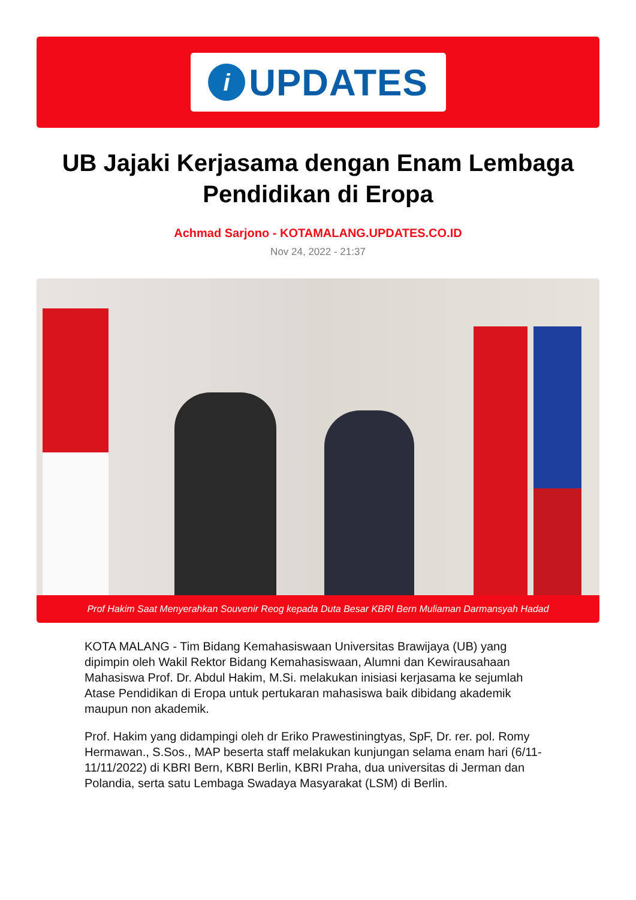i
UPDATES
UB Jajaki Kerjasama dengan Enam Lembaga Pendidikan di Eropa
Achmad Sarjono - KOTAMALANG.UPDATES.CO.ID
Nov 24, 2022 - 21:37
Prof Hakim Saat Menyerahkan Souvenir Reog kepada Duta Besar KBRI Bern Muliaman Darmansyah Hadad
KOTA MALANG - Tim Bidang Kemahasiswaan Universitas Brawijaya (UB) yang dipimpin oleh Wakil Rektor Bidang Kemahasiswaan, Alumni dan Kewirausahaan Mahasiswa Prof. Dr. Abdul Hakim, M.Si. melakukan inisiasi kerjasama ke sejumlah Atase Pendidikan di Eropa untuk pertukaran mahasiswa baik dibidang akademik maupun non akademik.
Prof. Hakim yang didampingi oleh dr Eriko Prawestiningtyas, SpF, Dr. rer. pol. Romy Hermawan., S.Sos., MAP beserta staff melakukan kunjungan selama enam hari (6/11-11/11/2022) di KBRI Bern, KBRI Berlin, KBRI Praha, dua universitas di Jerman dan Polandia, serta satu Lembaga Swadaya Masyarakat (LSM) di Berlin.